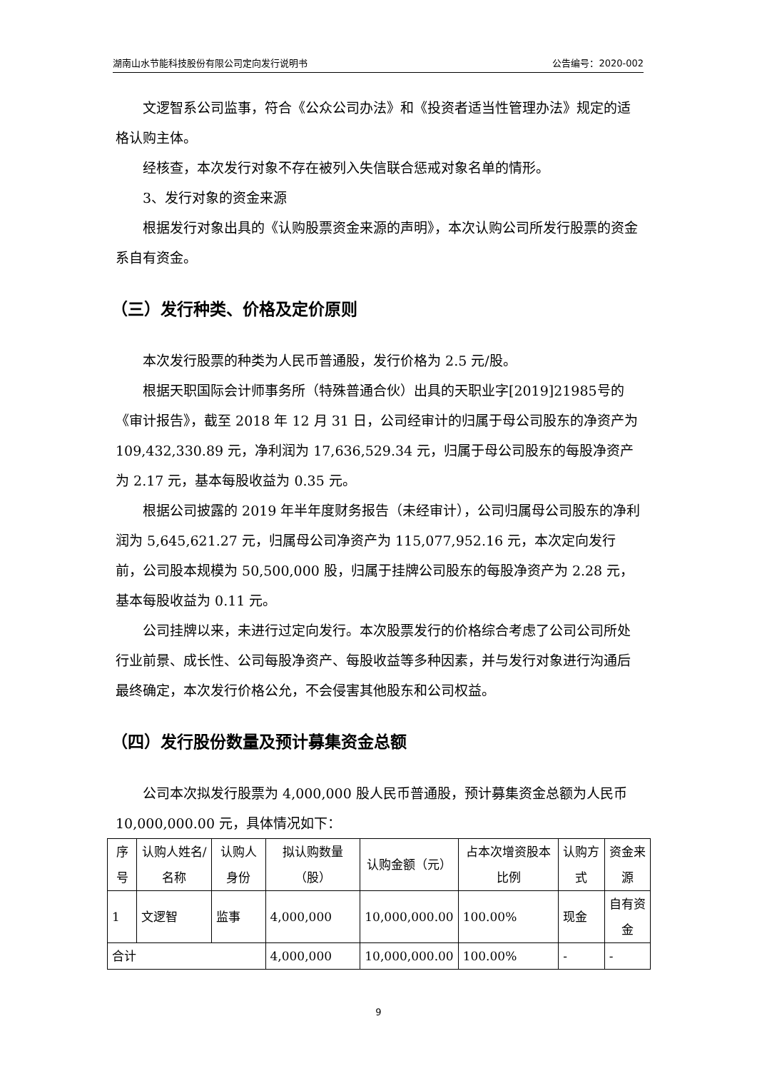湖南山水节能科技股份有限公司定向发行说明书 公告编号：2020-002
文逻智系公司监事，符合《公众公司办法》和《投资者适当性管理办法》规定的适格认购主体。
经核查，本次发行对象不存在被列入失信联合惩戒对象名单的情形。
3、发行对象的资金来源
根据发行对象出具的《认购股票资金来源的声明》，本次认购公司所发行股票的资金系自有资金。
（三）发行种类、价格及定价原则
本次发行股票的种类为人民币普通股，发行价格为 2.5 元/股。
根据天职国际会计师事务所（特殊普通合伙）出具的天职业字[2019]21985号的《审计报告》，截至 2018 年 12 月 31 日，公司经审计的归属于母公司股东的净资产为 109,432,330.89 元，净利润为 17,636,529.34 元，归属于母公司股东的每股净资产为 2.17 元，基本每股收益为 0.35 元。
根据公司披露的 2019 年半年度财务报告（未经审计），公司归属母公司股东的净利润为 5,645,621.27 元，归属母公司净资产为 115,077,952.16 元，本次定向发行前，公司股本规模为 50,500,000 股，归属于挂牌公司股东的每股净资产为 2.28 元，基本每股收益为 0.11 元。
公司挂牌以来，未进行过定向发行。本次股票发行的价格综合考虑了公司公司所处行业前景、成长性、公司每股净资产、每股收益等多种因素，并与发行对象进行沟通后最终确定，本次发行价格公允，不会侵害其他股东和公司权益。
（四）发行股份数量及预计募集资金总额
公司本次拟发行股票为 4,000,000 股人民币普通股，预计募集资金总额为人民币 10,000,000.00 元，具体情况如下：
| 序号 | 认购人姓名/名称 | 认购人身份 | 拟认购数量（股） | 认购金额（元） | 占本次增资股本比例 | 认购方式 | 资金来源 |
| 1 | 文逻智 | 监事 | 4,000,000 | 10,000,000.00 | 100.00% | 现金 | 自有资金 |
| 合计 | | | 4,000,000 | 10,000,000.00 | 100.00% | - | - |
9